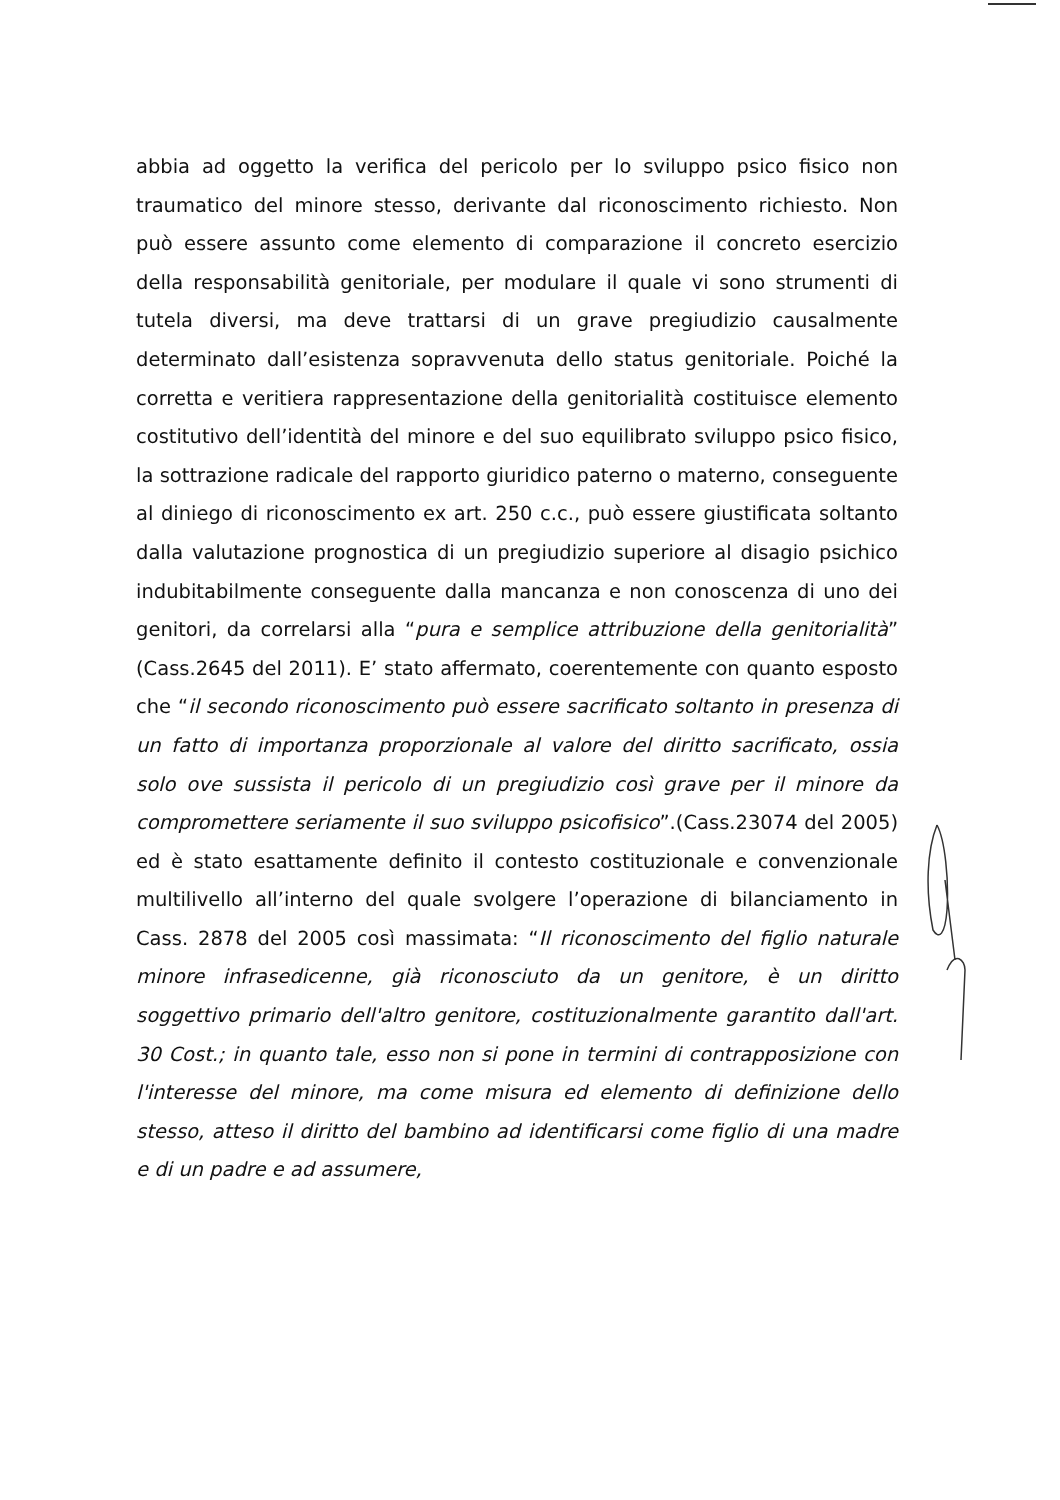abbia ad oggetto la verifica del pericolo per lo sviluppo psico fisico non traumatico del minore stesso, derivante dal riconoscimento richiesto. Non può essere assunto come elemento di comparazione il concreto esercizio della responsabilità genitoriale, per modulare il quale vi sono strumenti di tutela diversi, ma deve trattarsi di un grave pregiudizio causalmente determinato dall’esistenza sopravvenuta dello status genitoriale. Poiché la corretta e veritiera rappresentazione della genitorialità costituisce elemento costitutivo dell’identità del minore e del suo equilibrato sviluppo psico fisico, la sottrazione radicale del rapporto giuridico paterno o materno, conseguente al diniego di riconoscimento ex art. 250 c.c., può essere giustificata soltanto dalla valutazione prognostica di un pregiudizio superiore al disagio psichico indubitabilmente conseguente dalla mancanza e non conoscenza di uno dei genitori, da correlarsi alla “pura e semplice attribuzione della genitorialità” (Cass.2645 del 2011). E’ stato affermato, coerentemente con quanto esposto che “il secondo riconoscimento può essere sacrificato soltanto in presenza di un fatto di importanza proporzionale al valore del diritto sacrificato, ossia solo ove sussista il pericolo di un pregiudizio così grave per il minore da compromettere seriamente il suo sviluppo psicofisico”.(Cass.23074 del 2005) ed è stato esattamente definito il contesto costituzionale e convenzionale multilivello all’interno del quale svolgere l’operazione di bilanciamento in Cass. 2878 del 2005 così massimata: “Il riconoscimento del figlio naturale minore infrasedicenne, già riconosciuto da un genitore, è un diritto soggettivo primario dell'altro genitore, costituzionalmente garantito dall'art. 30 Cost.; in quanto tale, esso non si pone in termini di contrapposizione con l'interesse del minore, ma come misura ed elemento di definizione dello stesso, atteso il diritto del bambino ad identificarsi come figlio di una madre e di un padre e ad assumere,